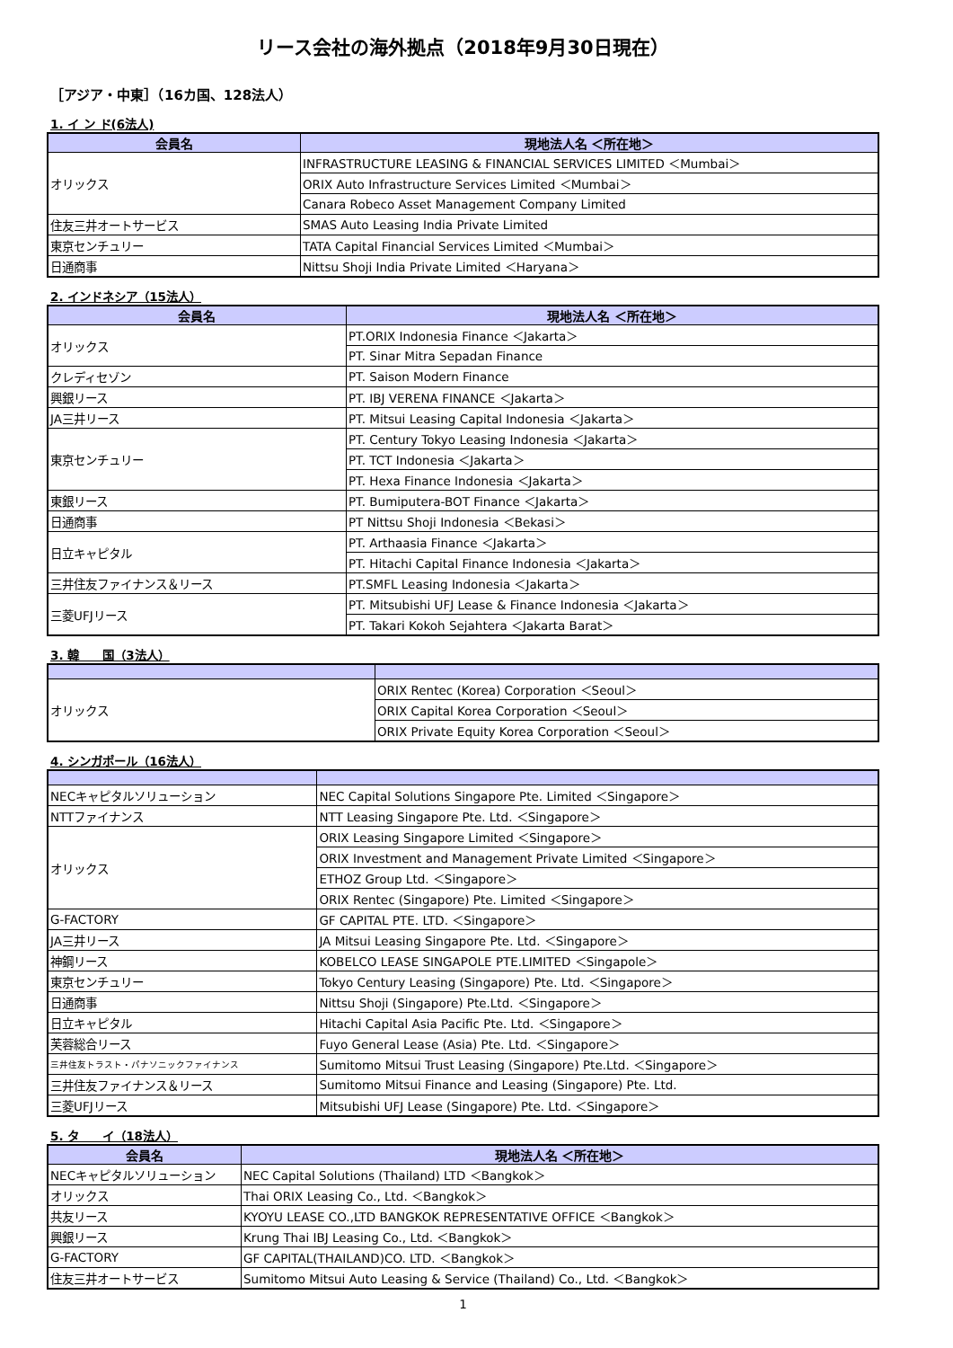リース会社の海外拠点（2018年9月30日現在）
［アジア・中東］（16カ国、128法人）
1. イ ン ド(6法人)
| 会員名 | 現地法人名 ＜所在地＞ |
| --- | --- |
| オリックス | INFRASTRUCTURE LEASING & FINANCIAL SERVICES LIMITED ＜Mumbai＞ |
| | ORIX Auto Infrastructure Services Limited ＜Mumbai＞ |
| | Canara Robeco Asset Management Company Limited |
| 住友三井オートサービス | SMAS Auto Leasing India Private Limited |
| 東京センチュリー | TATA Capital Financial Services Limited ＜Mumbai＞ |
| 日通商事 | Nittsu Shoji India Private Limited ＜Haryana＞ |
2. インドネシア（15法人）
| 会員名 | 現地法人名 ＜所在地＞ |
| --- | --- |
| オリックス | PT.ORIX Indonesia Finance ＜Jakarta＞ |
| | PT. Sinar Mitra Sepadan Finance |
| クレディセゾン | PT. Saison Modern Finance |
| 興銀リース | PT. IBJ VERENA FINANCE ＜Jakarta＞ |
| JA三井リース | PT. Mitsui Leasing Capital Indonesia ＜Jakarta＞ |
| 東京センチュリー | PT. Century Tokyo Leasing Indonesia ＜Jakarta＞ |
| | PT. TCT Indonesia ＜Jakarta＞ |
| | PT. Hexa Finance Indonesia ＜Jakarta＞ |
| 東銀リース | PT. Bumiputera-BOT Finance ＜Jakarta＞ |
| 日通商事 | PT Nittsu Shoji Indonesia ＜Bekasi＞ |
| 日立キャピタル | PT. Arthaasia Finance ＜Jakarta＞ |
| | PT. Hitachi Capital Finance Indonesia ＜Jakarta＞ |
| 三井住友ファイナンス＆リース | PT.SMFL Leasing Indonesia ＜Jakarta＞ |
| 三菱UFJリース | PT. Mitsubishi UFJ Lease & Finance Indonesia ＜Jakarta＞ |
| | PT. Takari Kokoh Sejahtera ＜Jakarta Barat＞ |
3. 韓　　国（3法人）
| オリックス | ORIX Rentec (Korea) Corporation ＜Seoul＞ |
| | ORIX Capital Korea Corporation ＜Seoul＞ |
| | ORIX Private Equity Korea Corporation ＜Seoul＞ |
4. シンガポール（16法人）
| NECキャピタルソリューション | NEC Capital Solutions Singapore Pte. Limited ＜Singapore＞ |
| NTTファイナンス | NTT Leasing Singapore Pte. Ltd. ＜Singapore＞ |
| オリックス | ORIX Leasing Singapore Limited ＜Singapore＞ |
| | ORIX Investment and Management Private Limited ＜Singapore＞ |
| | ETHOZ Group Ltd. ＜Singapore＞ |
| | ORIX Rentec (Singapore) Pte. Limited ＜Singapore＞ |
| G-FACTORY | GF CAPITAL PTE. LTD. ＜Singapore＞ |
| JA三井リース | JA Mitsui Leasing Singapore Pte. Ltd. ＜Singapore＞ |
| 神鋼リース | KOBELCO LEASE SINGAPOLE PTE.LIMITED ＜Singapole＞ |
| 東京センチュリー | Tokyo Century Leasing (Singapore) Pte. Ltd. ＜Singapore＞ |
| 日通商事 | Nittsu Shoji (Singapore) Pte.Ltd. ＜Singapore＞ |
| 日立キャピタル | Hitachi Capital Asia Pacific Pte. Ltd. ＜Singapore＞ |
| 芙蓉総合リース | Fuyo General Lease (Asia) Pte. Ltd. ＜Singapore＞ |
| 三井住友トラスト・パナソニックファイナンス | Sumitomo Mitsui Trust Leasing (Singapore) Pte.Ltd. ＜Singapore＞ |
| 三井住友ファイナンス＆リース | Sumitomo Mitsui Finance and Leasing (Singapore) Pte. Ltd. |
| 三菱UFJリース | Mitsubishi UFJ Lease (Singapore) Pte. Ltd. ＜Singapore＞ |
5. タ　　イ（18法人）
| 会員名 | 現地法人名 ＜所在地＞ |
| --- | --- |
| NECキャピタルソリューション | NEC Capital Solutions (Thailand) LTD ＜Bangkok＞ |
| オリックス | Thai ORIX Leasing Co., Ltd. ＜Bangkok＞ |
| 共友リース | KYOYU LEASE CO.,LTD BANGKOK REPRESENTATIVE OFFICE ＜Bangkok＞ |
| 興銀リース | Krung Thai IBJ Leasing Co., Ltd. ＜Bangkok＞ |
| G-FACTORY | GF CAPITAL(THAILAND)CO. LTD. ＜Bangkok＞ |
| 住友三井オートサービス | Sumitomo Mitsui Auto Leasing & Service (Thailand) Co., Ltd. ＜Bangkok＞ |
1